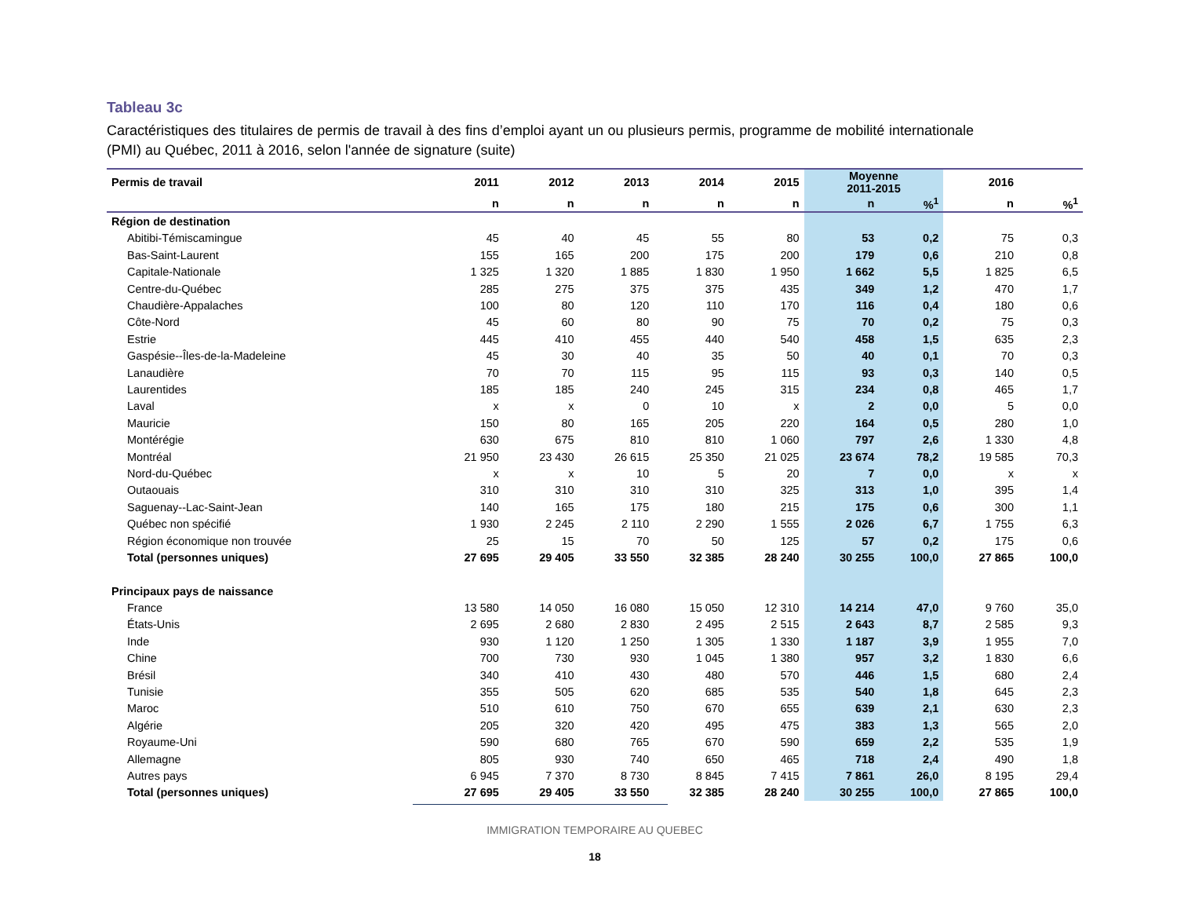Tableau 3c
Caractéristiques des titulaires de permis de travail à des fins d’emploi ayant un ou plusieurs permis, programme de mobilité internationale (PMI) au Québec, 2011 à 2016, selon l'année de signature (suite)
| Permis de travail | 2011 | 2012 | 2013 | 2014 | 2015 | Moyenne 2011-2015 | | 2016 | |
| --- | --- | --- | --- | --- | --- | --- | --- | --- | --- |
| | n | n | n | n | n | n | %<sup>1</sup> | n | %<sup>1</sup> |
| Région de destination | | | | | | | | | |
| Abitibi-Témiscamingue | 45 | 40 | 45 | 55 | 80 | 53 | 0,2 | 75 | 0,3 |
| Bas-Saint-Laurent | 155 | 165 | 200 | 175 | 200 | 179 | 0,6 | 210 | 0,8 |
| Capitale-Nationale | 1 325 | 1 320 | 1 885 | 1 830 | 1 950 | 1 662 | 5,5 | 1 825 | 6,5 |
| Centre-du-Québec | 285 | 275 | 375 | 375 | 435 | 349 | 1,2 | 470 | 1,7 |
| Chaudière-Appalaches | 100 | 80 | 120 | 110 | 170 | 116 | 0,4 | 180 | 0,6 |
| Côte-Nord | 45 | 60 | 80 | 90 | 75 | 70 | 0,2 | 75 | 0,3 |
| Estrie | 445 | 410 | 455 | 440 | 540 | 458 | 1,5 | 635 | 2,3 |
| Gaspésie--Îles-de-la-Madeleine | 45 | 30 | 40 | 35 | 50 | 40 | 0,1 | 70 | 0,3 |
| Lanaudière | 70 | 70 | 115 | 95 | 115 | 93 | 0,3 | 140 | 0,5 |
| Laurentides | 185 | 185 | 240 | 245 | 315 | 234 | 0,8 | 465 | 1,7 |
| Laval | x | x | 0 | 10 | x | 2 | 0,0 | 5 | 0,0 |
| Mauricie | 150 | 80 | 165 | 205 | 220 | 164 | 0,5 | 280 | 1,0 |
| Montérégie | 630 | 675 | 810 | 810 | 1 060 | 797 | 2,6 | 1 330 | 4,8 |
| Montréal | 21 950 | 23 430 | 26 615 | 25 350 | 21 025 | 23 674 | 78,2 | 19 585 | 70,3 |
| Nord-du-Québec | x | x | 10 | 5 | 20 | 7 | 0,0 | x | x |
| Outaouais | 310 | 310 | 310 | 310 | 325 | 313 | 1,0 | 395 | 1,4 |
| Saguenay--Lac-Saint-Jean | 140 | 165 | 175 | 180 | 215 | 175 | 0,6 | 300 | 1,1 |
| Québec non spécifié | 1 930 | 2 245 | 2 110 | 2 290 | 1 555 | 2 026 | 6,7 | 1 755 | 6,3 |
| Région économique non trouvée | 25 | 15 | 70 | 50 | 125 | 57 | 0,2 | 175 | 0,6 |
| Total (personnes uniques) | 27 695 | 29 405 | 33 550 | 32 385 | 28 240 | 30 255 | 100,0 | 27 865 | 100,0 |
| Principaux pays de naissance | | | | | | | | | |
| France | 13 580 | 14 050 | 16 080 | 15 050 | 12 310 | 14 214 | 47,0 | 9 760 | 35,0 |
| États-Unis | 2 695 | 2 680 | 2 830 | 2 495 | 2 515 | 2 643 | 8,7 | 2 585 | 9,3 |
| Inde | 930 | 1 120 | 1 250 | 1 305 | 1 330 | 1 187 | 3,9 | 1 955 | 7,0 |
| Chine | 700 | 730 | 930 | 1 045 | 1 380 | 957 | 3,2 | 1 830 | 6,6 |
| Brésil | 340 | 410 | 430 | 480 | 570 | 446 | 1,5 | 680 | 2,4 |
| Tunisie | 355 | 505 | 620 | 685 | 535 | 540 | 1,8 | 645 | 2,3 |
| Maroc | 510 | 610 | 750 | 670 | 655 | 639 | 2,1 | 630 | 2,3 |
| Algérie | 205 | 320 | 420 | 495 | 475 | 383 | 1,3 | 565 | 2,0 |
| Royaume-Uni | 590 | 680 | 765 | 670 | 590 | 659 | 2,2 | 535 | 1,9 |
| Allemagne | 805 | 930 | 740 | 650 | 465 | 718 | 2,4 | 490 | 1,8 |
| Autres pays | 6 945 | 7 370 | 8 730 | 8 845 | 7 415 | 7 861 | 26,0 | 8 195 | 29,4 |
| Total (personnes uniques) | 27 695 | 29 405 | 33 550 | 32 385 | 28 240 | 30 255 | 100,0 | 27 865 | 100,0 |
IMMIGRATION TEMPORAIRE AU QUEBEC
18